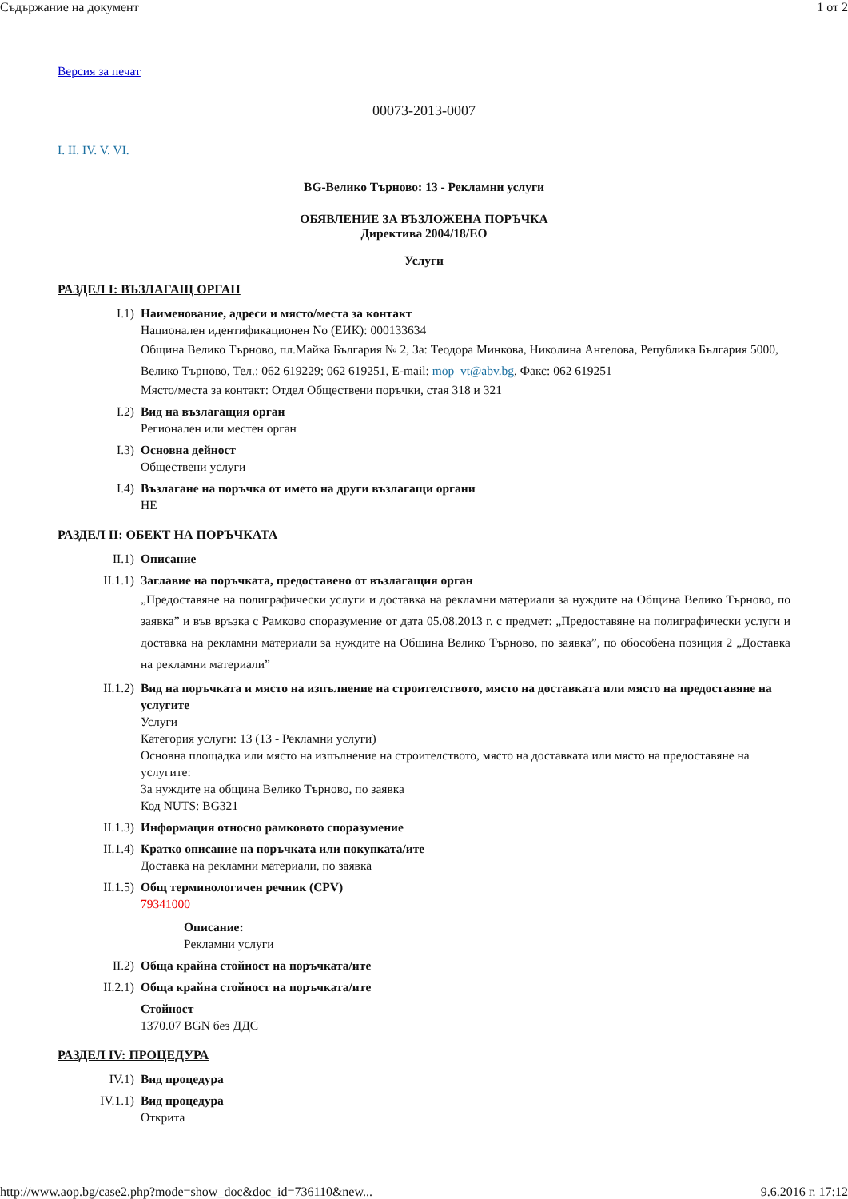Съдържание на документ 1 от 2
Версия за печат
00073-2013-0007
I. II. IV. V. VI.
BG-Велико Търново: 13 - Рекламни услуги
ОБЯВЛЕНИЕ ЗА ВЪЗЛОЖЕНА ПОРЪЧКА
Директива 2004/18/ЕО
Услуги
РАЗДЕЛ I: ВЪЗЛАГАЩ ОРГАН
I.1) Наименование, адреси и място/места за контакт
Национален идентификационен No (ЕИК): 000133634
Община Велико Търново, пл.Майка България № 2, За: Теодора Минкова, Николина Ангелова, Република България 5000, Велико Търново, Тел.: 062 619229; 062 619251, E-mail: mop_vt@abv.bg, Факс: 062 619251
Място/места за контакт: Отдел Обществени поръчки, стая 318 и 321
I.2) Вид на възлагащия орган
Регионален или местен орган
I.3) Основна дейност
Обществени услуги
I.4) Възлагане на поръчка от името на други възлагащи органи
НЕ
РАЗДЕЛ II: ОБЕКТ НА ПОРЪЧКАТА
II.1) Описание
II.1.1) Заглавие на поръчката, предоставено от възлагащия орган
„Предоставяне на полиграфически услуги и доставка на рекламни материали за нуждите на Община Велико Търново, по заявка” и във връзка с Рамково споразумение от дата 05.08.2013 г. с предмет: „Предоставяне на полиграфически услуги и доставка на рекламни материали за нуждите на Община Велико Търново, по заявка”, по обособена позиция 2 „Доставка на рекламни материали”
II.1.2) Вид на поръчката и място на изпълнение на строителството, място на доставката или място на предоставяне на услугите
Услуги
Категория услуги: 13 (13 - Рекламни услуги)
Основна площадка или място на изпълнение на строителството, място на доставката или място на предоставяне на услугите:
За нуждите на община Велико Търново, по заявка
Код NUTS: BG321
II.1.3) Информация относно рамковото споразумение
II.1.4) Кратко описание на поръчката или покупката/ите
Доставка на рекламни материали, по заявка
II.1.5) Общ терминологичен речник (CPV)
79341000
Описание:
Рекламни услуги
II.2) Обща крайна стойност на поръчката/ите
II.2.1) Обща крайна стойност на поръчката/ите
Стойност
1370.07 BGN без ДДС
РАЗДЕЛ IV: ПРОЦЕДУРА
IV.1) Вид процедура
IV.1.1) Вид процедура
Открита
http://www.aop.bg/case2.php?mode=show_doc&doc_id=736110&new... 9.6.2016 г. 17:12